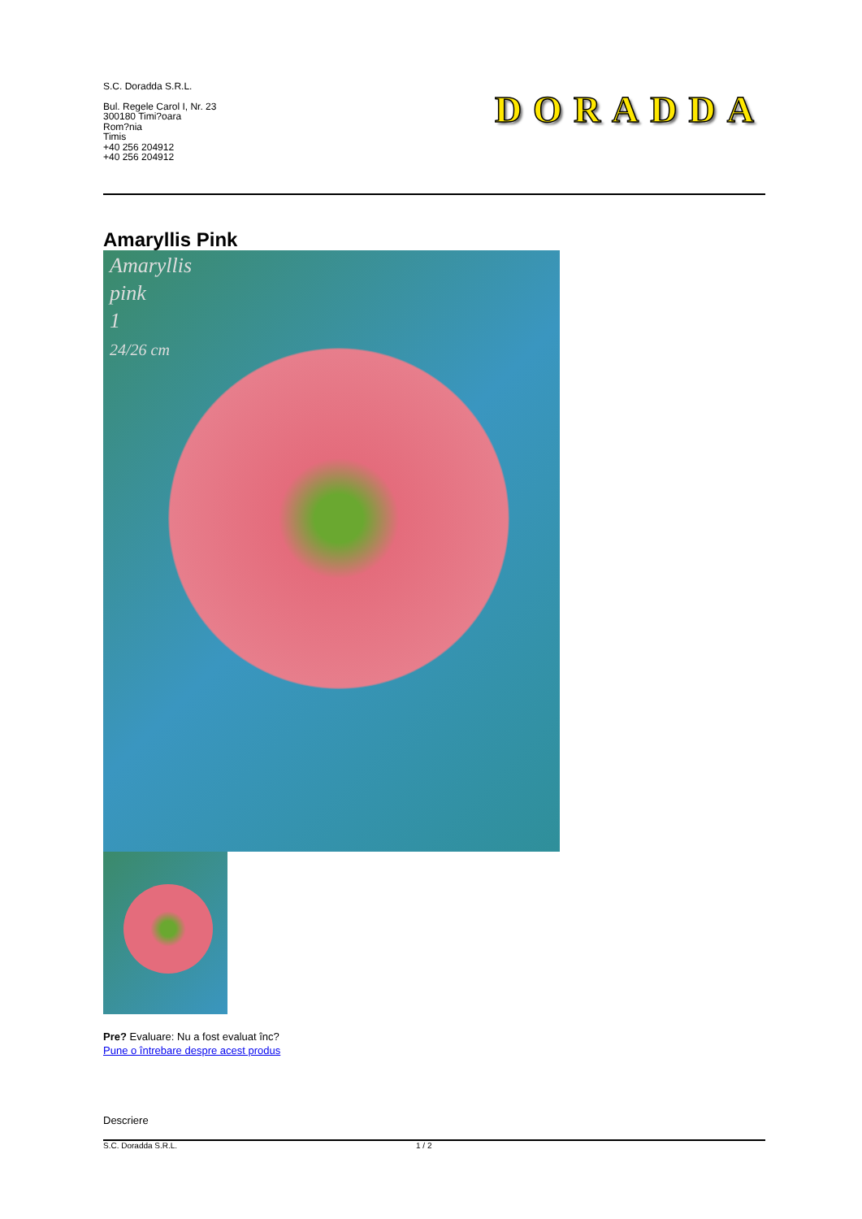S.C. Doradda S.R.L.
Bul. Regele Carol I, Nr. 23
300180 Timi?oara
Rom?nia
Timis
+40 256 204912
+40 256 204912
DORADDA
Amaryllis Pink
Amaryllis
pink
1
24/26 cm
Pre? Evaluare: Nu a fost evaluat înc?
Pune o întrebare despre acest produs
Descriere
S.C. Doradda S.R.L. 1 / 2